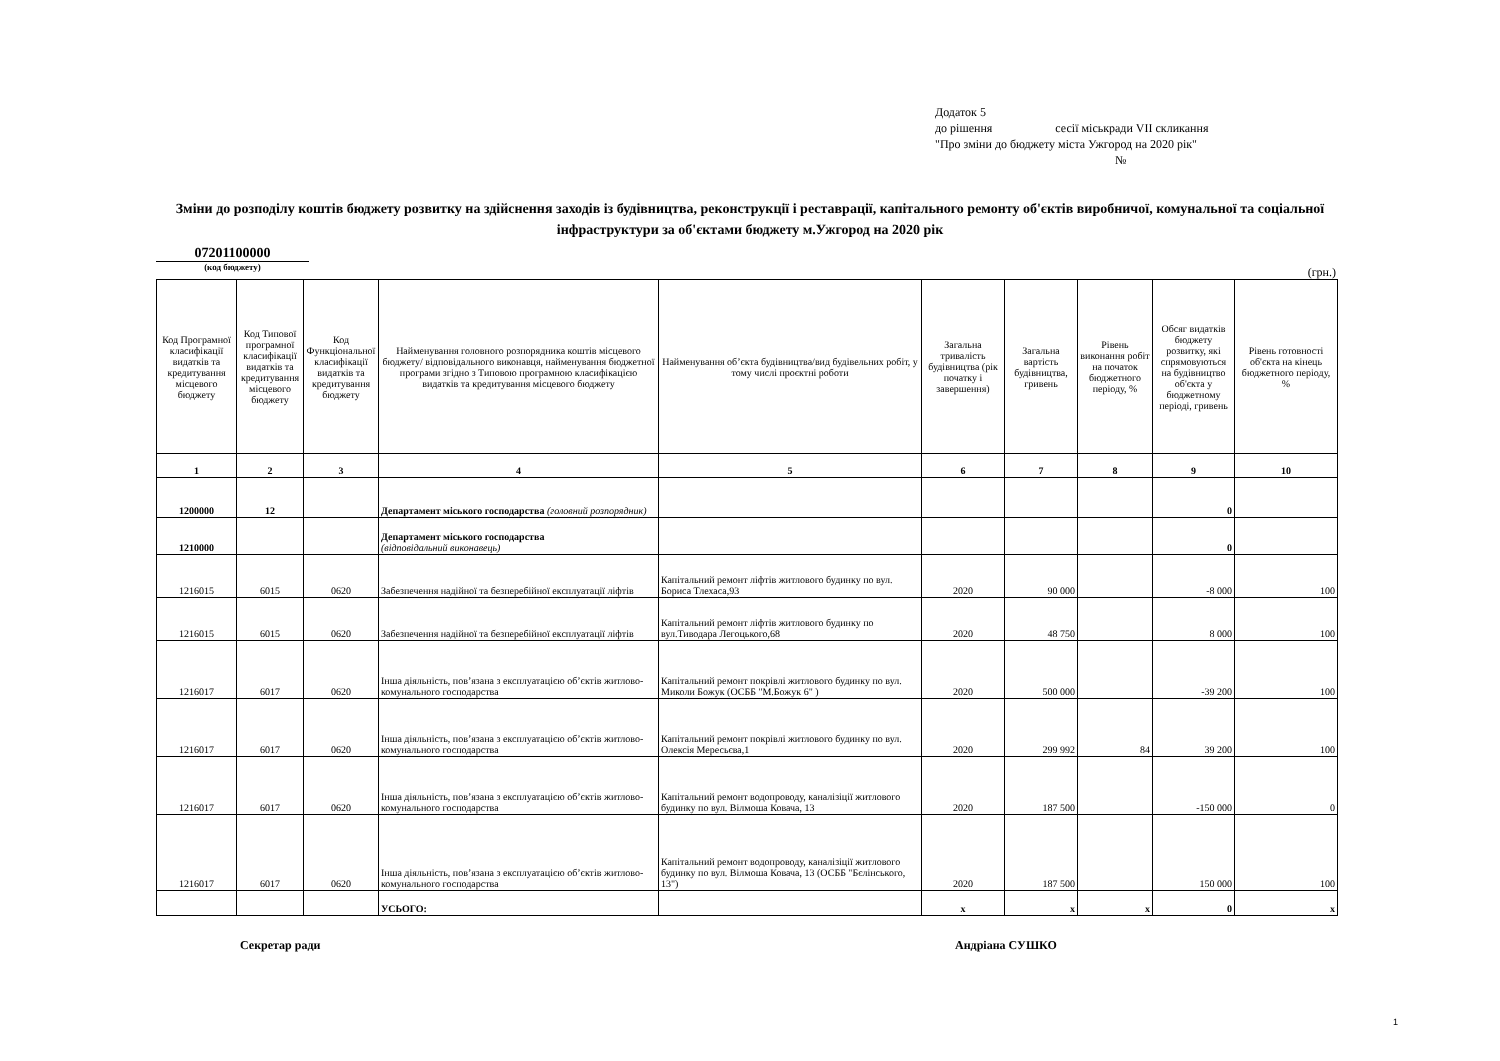Додаток 5
до рішення сесії міськради VII скликання
"Про зміни до бюджету міста Ужгород на 2020 рік"
№
Зміни до розподілу коштів бюджету розвитку на здійснення заходів із будівництва, реконструкції і реставрації, капітального ремонту об'єктів виробничої, комунальної та соціальної інфраструктури за об'єктами бюджету м.Ужгород на 2020 рік
07201100000
(код бюджету)
(грн.)
| Код Програмної класифікації видатків та кредитування місцевого бюджету | Код Типової програмної класифікації видатків та кредитування місцевого бюджету | Код Функціональної класифікації видатків та кредитування бюджету | Найменування головного розпорядника коштів місцевого бюджету/ відповідального виконавця, найменування бюджетної програми згідно з Типовою програмною класифікацією видатків та кредитування місцевого бюджету | Найменування об’єкта будівництва/вид будівельних робіт, у тому числі проєктні роботи | Загальна тривалість будівництва (рік початку і завершення) | Загальна вартість будівництва, гривень | Рівень виконання робіт на початок бюджетного періоду, % | Обсяг видатків бюджету розвитку, які спрямовуються на будівництво об'єкта у бюджетному періоді, гривень | Рівень готовності об'єкта на кінець бюджетного періоду, % |
| --- | --- | --- | --- | --- | --- | --- | --- | --- | --- |
| 1 | 2 | 3 | 4 | 5 | 6 | 7 | 8 | 9 | 10 |
| 1200000 | 12 | | Департамент міського господарства (головний розпорядник) | | | | | 0 | |
| 1210000 | | | Департамент міського господарства (відповідальний виконавець) | | | | | 0 | |
| 1216015 | 6015 | 0620 | Забезпечення надійної та безперебійної експлуатації ліфтів | Капітальний ремонт ліфтів житлового будинку по вул. Бориса Тлехаса,93 | 2020 | 90 000 | | -8 000 | 100 |
| 1216015 | 6015 | 0620 | Забезпечення надійної та безперебійної експлуатації ліфтів | Капітальний ремонт ліфтів житлового будинку по вул.Тиводара Легоцького,68 | 2020 | 48 750 | | 8 000 | 100 |
| 1216017 | 6017 | 0620 | Інша діяльність, пов’язана з експлуатацією об’єктів житлово-комунального господарства | Капітальний ремонт покрівлі житлового будинку по вул. Миколи Божук (ОСББ "М.Божук 6" ) | 2020 | 500 000 | | -39 200 | 100 |
| 1216017 | 6017 | 0620 | Інша діяльність, пов’язана з експлуатацією об’єктів житлово-комунального господарства | Капітальний ремонт покрівлі житлового будинку по вул. Олексія Мересьєва,1 | 2020 | 299 992 | 84 | 39 200 | 100 |
| 1216017 | 6017 | 0620 | Інша діяльність, пов’язана з експлуатацією об’єктів житлово-комунального господарства | Капітальний ремонт водопроводу, каналізіції житлового будинку по вул. Вілмоша Ковача, 13 | 2020 | 187 500 | | -150 000 | 0 |
| 1216017 | 6017 | 0620 | Інша діяльність, пов’язана з експлуатацією об’єктів житлово-комунального господарства | Капітальний ремонт водопроводу, каналізіції житлового будинку по вул. Вілмоша Ковача, 13 (ОСББ "Бєлінського, 13") | 2020 | 187 500 | | 150 000 | 100 |
| | | | УСЬОГО: | | x | x | x | 0 | x |
Секретар ради Андріана СУШКО
1